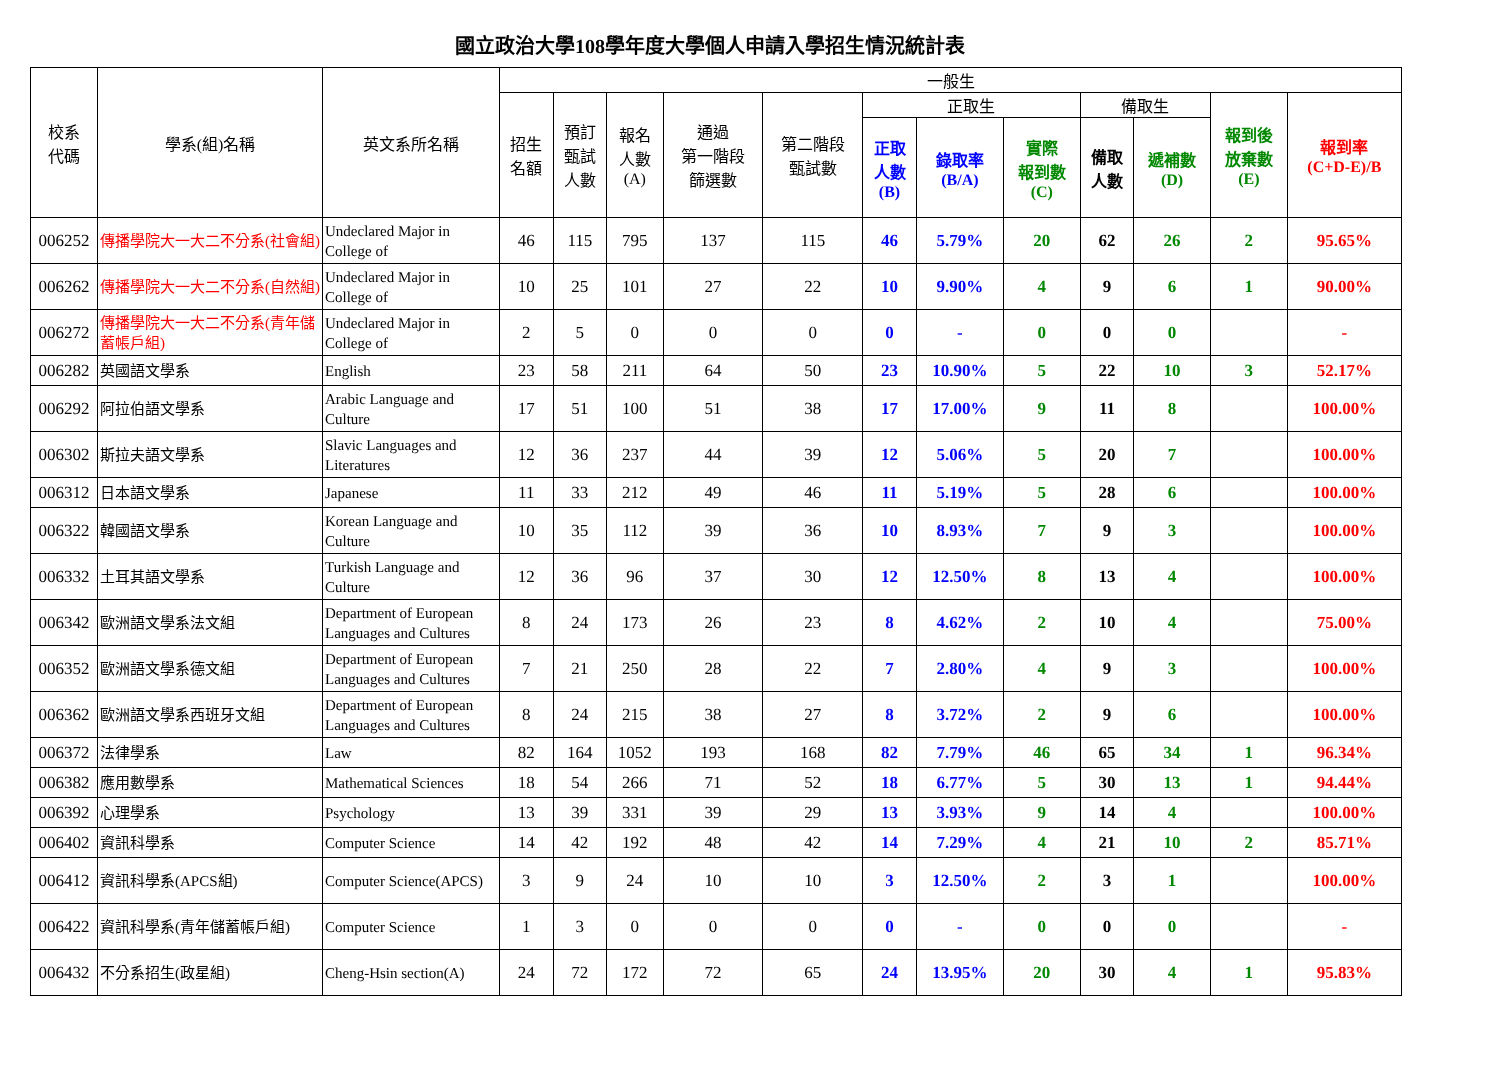國立政治大學108學年度大學個人申請入學招生情況統計表
| 校系 代碼 | 學系(組)名稱 | 英文系所名稱 | 一般生 | | | | | | | | | | | |
| --- | --- | --- | --- | --- | --- | --- | --- | --- | --- | --- | --- | --- | --- | --- |
| | | | 招生 名額 | 預訂 甄試 人數 | 報名 人數 (A) | 通過 第一階段 篩選數 | 第二階段 甄試數 | 正取生 | | | 備取生 | | 報到後 放棄數 (E) | 報到率 (C+D-E)/B |
| | | | | | | | | 正取 人數 (B) | 錄取率 (B/A) | 實際 報到數 (C) | 備取 人數 | 遞補數 (D) | | |
| 006252 | 傳播學院大一大二不分系(社會組) | Undeclared Major in College of | 46 | 115 | 795 | 137 | 115 | 46 | 5.79% | 20 | 62 | 26 | 2 | 95.65% |
| 006262 | 傳播學院大一大二不分系(自然組) | Undeclared Major in College of | 10 | 25 | 101 | 27 | 22 | 10 | 9.90% | 4 | 9 | 6 | 1 | 90.00% |
| 006272 | 傳播學院大一大二不分系(青年儲蓄帳戶組) | Undeclared Major in College of | 2 | 5 | 0 | 0 | 0 | 0 | - | 0 | 0 | 0 | | - |
| 006282 | 英國語文學系 | English | 23 | 58 | 211 | 64 | 50 | 23 | 10.90% | 5 | 22 | 10 | 3 | 52.17% |
| 006292 | 阿拉伯語文學系 | Arabic Language and Culture | 17 | 51 | 100 | 51 | 38 | 17 | 17.00% | 9 | 11 | 8 | | 100.00% |
| 006302 | 斯拉夫語文學系 | Slavic Languages and Literatures | 12 | 36 | 237 | 44 | 39 | 12 | 5.06% | 5 | 20 | 7 | | 100.00% |
| 006312 | 日本語文學系 | Japanese | 11 | 33 | 212 | 49 | 46 | 11 | 5.19% | 5 | 28 | 6 | | 100.00% |
| 006322 | 韓國語文學系 | Korean Language and Culture | 10 | 35 | 112 | 39 | 36 | 10 | 8.93% | 7 | 9 | 3 | | 100.00% |
| 006332 | 土耳其語文學系 | Turkish Language and Culture | 12 | 36 | 96 | 37 | 30 | 12 | 12.50% | 8 | 13 | 4 | | 100.00% |
| 006342 | 歐洲語文學系法文組 | Department of European Languages and Cultures | 8 | 24 | 173 | 26 | 23 | 8 | 4.62% | 2 | 10 | 4 | | 75.00% |
| 006352 | 歐洲語文學系德文組 | Department of European Languages and Cultures | 7 | 21 | 250 | 28 | 22 | 7 | 2.80% | 4 | 9 | 3 | | 100.00% |
| 006362 | 歐洲語文學系西班牙文組 | Department of European Languages and Cultures | 8 | 24 | 215 | 38 | 27 | 8 | 3.72% | 2 | 9 | 6 | | 100.00% |
| 006372 | 法律學系 | Law | 82 | 164 | 1052 | 193 | 168 | 82 | 7.79% | 46 | 65 | 34 | 1 | 96.34% |
| 006382 | 應用數學系 | Mathematical Sciences | 18 | 54 | 266 | 71 | 52 | 18 | 6.77% | 5 | 30 | 13 | 1 | 94.44% |
| 006392 | 心理學系 | Psychology | 13 | 39 | 331 | 39 | 29 | 13 | 3.93% | 9 | 14 | 4 | | 100.00% |
| 006402 | 資訊科學系 | Computer Science | 14 | 42 | 192 | 48 | 42 | 14 | 7.29% | 4 | 21 | 10 | 2 | 85.71% |
| 006412 | 資訊科學系(APCS組) | Computer Science(APCS) | 3 | 9 | 24 | 10 | 10 | 3 | 12.50% | 2 | 3 | 1 | | 100.00% |
| 006422 | 資訊科學系(青年儲蓄帳戶組) | Computer Science | 1 | 3 | 0 | 0 | 0 | 0 | - | 0 | 0 | 0 | | - |
| 006432 | 不分系招生(政星組) | Cheng-Hsin section(A) | 24 | 72 | 172 | 72 | 65 | 24 | 13.95% | 20 | 30 | 4 | 1 | 95.83% |